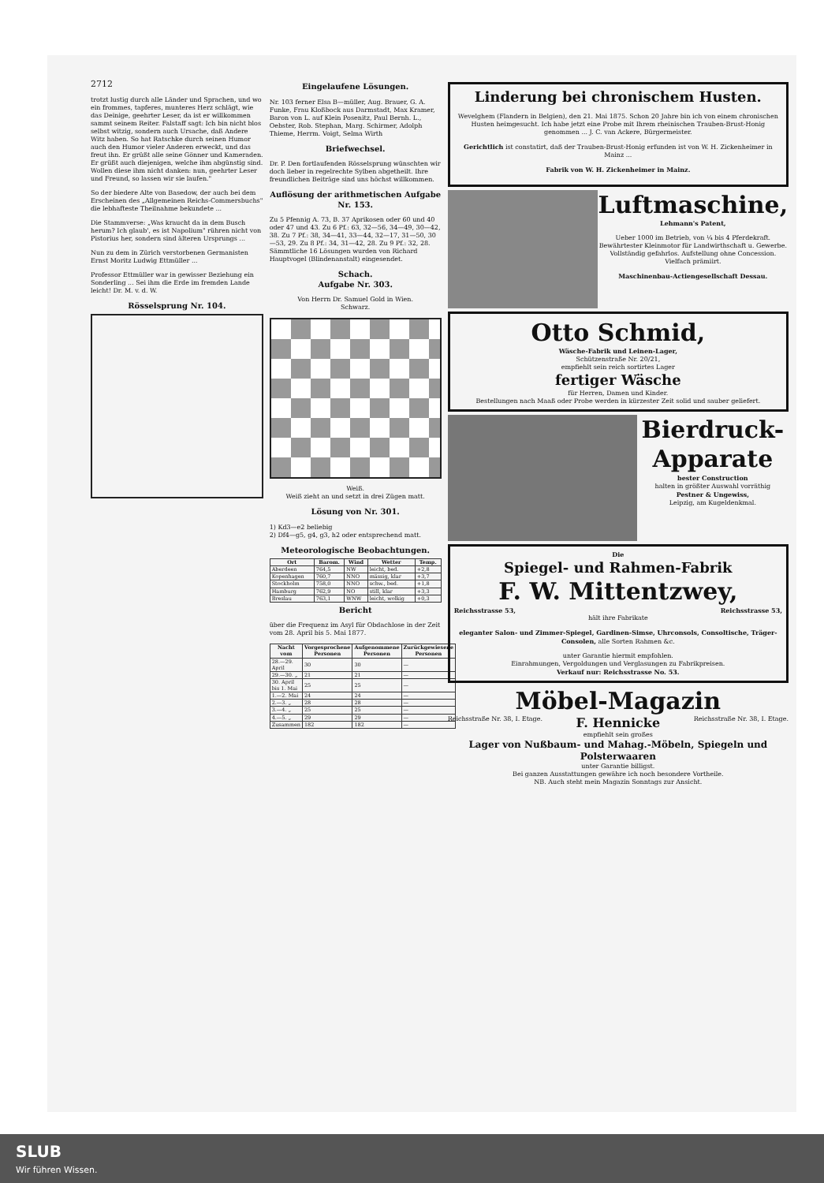2712
trotzt lustig durch alle Länder und Sprachen, und wo ein frommes, tapferes, munteres Herz schlägt, wie das Deinige, geehrter Leser, da ist er willkommen sammt seinem Reiter. Falstaff sagt: Ich bin nicht blos selbst witzig, sondern auch Ursache, daß Andere Witz haben. So hat Ratschke durch seinen Humor auch den Humor vieler Anderen erweckt, und das freut ihn. Er grüßt alle seine Gönner und Kameraden. Er grüßt auch diejenigen, welche ihm abgünstig sind. Wollen diese ihm nicht danken: nun, geehrter Leser und Freund, so lassen wir sie laufen."
So der biedere Alte von Basedow, der auch bei dem Erscheinen des „Allgemeinen Reichs-Commersbuchs" die lebhafteste Theilnahme bekundete ...
Die Stammverse: „Was kraucht da in dem Busch herum? Ich glaub', es ist Napolium" rühren nicht von Pistorius her, sondern sind älteren Ursprungs ...
Nun zu dem in Zürich verstorbenen Germanisten Ernst Moritz Ludwig Ettmüller ...
Professor Ettmüller war in gewisser Beziehung ein Sonderling ... Sei ihm die Erde im fremden Lande leicht! Dr. M. v. d. W.
Rösselsprung Nr. 104.
Eingelaufene Lösungen.
Nr. 103 ferner Elsa B—müller, Aug. Brauer, G. A. Funke, Frau Kloßbock aus Darmstadt, Max Kramer, Baron von L. auf Klein Posenitz, Paul Bernh. L., Oebster, Rob. Stephan, Marg. Schirmer, Adolph Thieme, Herrm. Voigt, Selma Wirth
Briefwechsel.
Dr. P. Den fortlaufenden Rösselsprung wünschten wir doch lieber in regelrechte Sylben abgetheilt. Ihre freundlichen Beiträge sind uns höchst willkommen.
Auflösung der arithmetischen Aufgabe Nr. 153.
Zu 5 Pfennig A. 73, B. 37 Aprikosen oder 60 und 40 oder 47 und 43. Zu 6 Pf.: 63, 32—56, 34—49, 30—42, 38. Zu 7 Pf.: 38, 34—41, 33—44, 32—17, 31—50, 30—53, 29. Zu 8 Pf.: 34, 31—42, 28. Zu 9 Pf.: 32, 28. Sämmtliche 16 Lösungen wurden von Richard Hauptvogel (Blindenanstalt) eingesendet.
Schach.
Aufgabe Nr. 303.
Von Herrn Dr. Samuel Gold in Wien.
Schwarz.
Weiß.
Weiß zieht an und setzt in drei Zügen matt.
Lösung von Nr. 301.
1) Kd3—e2 beliebig
2) Df4—g5, g4, g3, h2 oder entsprechend matt.
Meteorologische Beobachtungen.
| Ort | Barom. | Wind | Wetter | Temp. |
| --- | --- | --- | --- | --- |
| Aberdeen | 764,5 | NW | leicht, bed. | +2,8 |
| Kopenhagen | 760,7 | NNO | mässig, klar | +3,7 |
| Stockholm | 758,0 | NNO | schw., bed. | +1,8 |
| Hamburg | 762,9 | NO | still, klar | +3,3 |
| Breslau | 763,1 | WNW | leicht, wolkig | +0,3 |
Bericht
über die Frequenz im Asyl für Obdachlose in der Zeit vom 28. April bis 5. Mai 1877.
| Nacht vom | Vorgesprochene Personen | Aufgenommene Personen | Zurückgewiesene Personen |
| --- | --- | --- | --- |
| 28.—29. April | 30 | 30 | — |
| 29.—30. „ | 21 | 21 | — |
| 30. April bis 1. Mai | 25 | 25 | — |
| 1.—2. Mai | 24 | 24 | — |
| 2.—3. „ | 28 | 28 | — |
| 3.—4. „ | 25 | 25 | — |
| 4.—5. „ | 29 | 29 | — |
| Zusammen | 182 | 182 | — |
Linderung bei chronischem Husten.
Wevelghem (Flandern in Belgien), den 21. Mai 1875. Schon 20 Jahre bin ich von einem chronischen Husten heimgesucht. Ich habe jetzt eine Probe mit Ihrem rheinischen Trauben-Brust-Honig genommen ... J. C. van Ackere, Bürgermeister.
Gerichtlich ist constatirt, daß der Trauben-Brust-Honig erfunden ist von W. H. Zickenheimer in Mainz ...
Fabrik von W. H. Zickenheimer in Mainz.
Luftmaschine,
Lehmann's Patent,
Ueber 1000 im Betrieb, von ¼ bis 4 Pferdekraft. Bewährtester Kleinmotor für Landwirthschaft u. Gewerbe. Vollständig gefahrlos. Aufstellung ohne Concession. Vielfach prämiirt.
Maschinenbau-Actiengesellschaft Dessau.
Otto Schmid,
Wäsche-Fabrik und Leinen-Lager,
Schützenstraße Nr. 20/21,
empfiehlt sein reich sortirtes Lager
fertiger Wäsche
für Herren, Damen und Kinder.
Bestellungen nach Maaß oder Probe werden in kürzester Zeit solid und sauber geliefert.
Bierdruck-Apparate
bester Construction
halten in größter Auswahl vorräthig
Pestner & Ungewiss,
Leipzig, am Kugeldenkmal.
Die
Spiegel- und Rahmen-Fabrik
F. W. Mittentzwey,
Reichsstrasse 53, Reichsstrasse 53,
hält ihre Fabrikate
eleganter Salon- und Zimmer-Spiegel, Gardinen-Simse, Uhrconsols, Consoltische, Träger-Consolen, alle Sorten Rahmen &c.
unter Garantie hiermit empfohlen.
Einrahmungen, Vergoldungen und Verglasungen zu Fabrikpreisen.
Verkauf nur: Reichsstrasse No. 53.
Möbel-Magazin
Reichsstraße Nr. 38, I. Etage. F. Hennicke Reichsstraße Nr. 38, I. Etage.
empfiehlt sein großes
Lager von Nußbaum- und Mahag.-Möbeln, Spiegeln und Polsterwaaren
unter Garantie billigst.
Bei ganzen Ausstattungen gewähre ich noch besondere Vortheile.
NB. Auch steht mein Magazin Sonntags zur Ansicht.
SLUB
Wir führen Wissen.